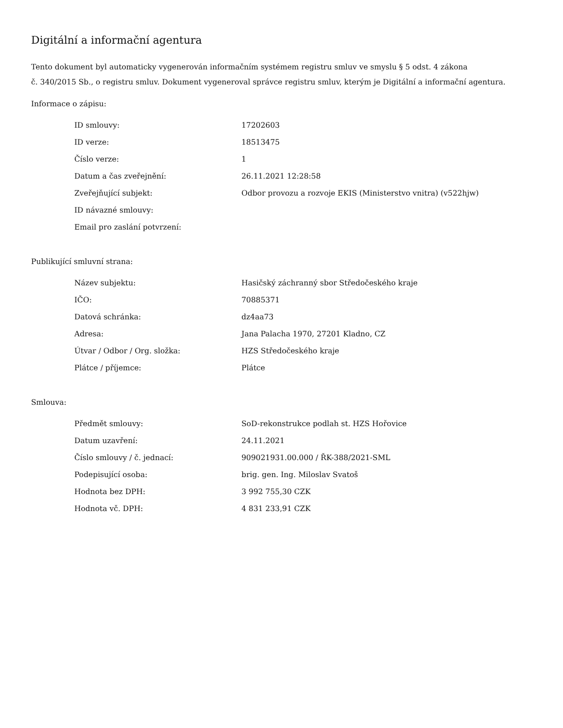Digitální a informační agentura
Tento dokument byl automaticky vygenerován informačním systémem registru smluv ve smyslu § 5 odst. 4 zákona
č. 340/2015 Sb., o registru smluv. Dokument vygeneroval správce registru smluv, kterým je Digitální a informační agentura.
Informace o zápisu:
| ID smlouvy: | 17202603 |
| ID verze: | 18513475 |
| Číslo verze: | 1 |
| Datum a čas zveřejnění: | 26.11.2021 12:28:58 |
| Zveřejňující subjekt: | Odbor provozu a rozvoje EKIS (Ministerstvo vnitra) (v522hjw) |
| ID návazné smlouvy: | |
| Email pro zaslání potvrzení: | |
Publikující smluvní strana:
| Název subjektu: | Hasičský záchranný sbor Středočeského kraje |
| IČO: | 70885371 |
| Datová schránka: | dz4aa73 |
| Adresa: | Jana Palacha 1970, 27201 Kladno, CZ |
| Útvar / Odbor / Org. složka: | HZS Středočeského kraje |
| Plátce / příjemce: | Plátce |
Smlouva:
| Předmět smlouvy: | SoD-rekonstrukce podlah st. HZS Hořovice |
| Datum uzavření: | 24.11.2021 |
| Číslo smlouvy / č. jednací: | 909021931.00.000 / ŘK-388/2021-SML |
| Podepisující osoba: | brig. gen. Ing. Miloslav Svatoš |
| Hodnota bez DPH: | 3 992 755,30 CZK |
| Hodnota vč. DPH: | 4 831 233,91 CZK |